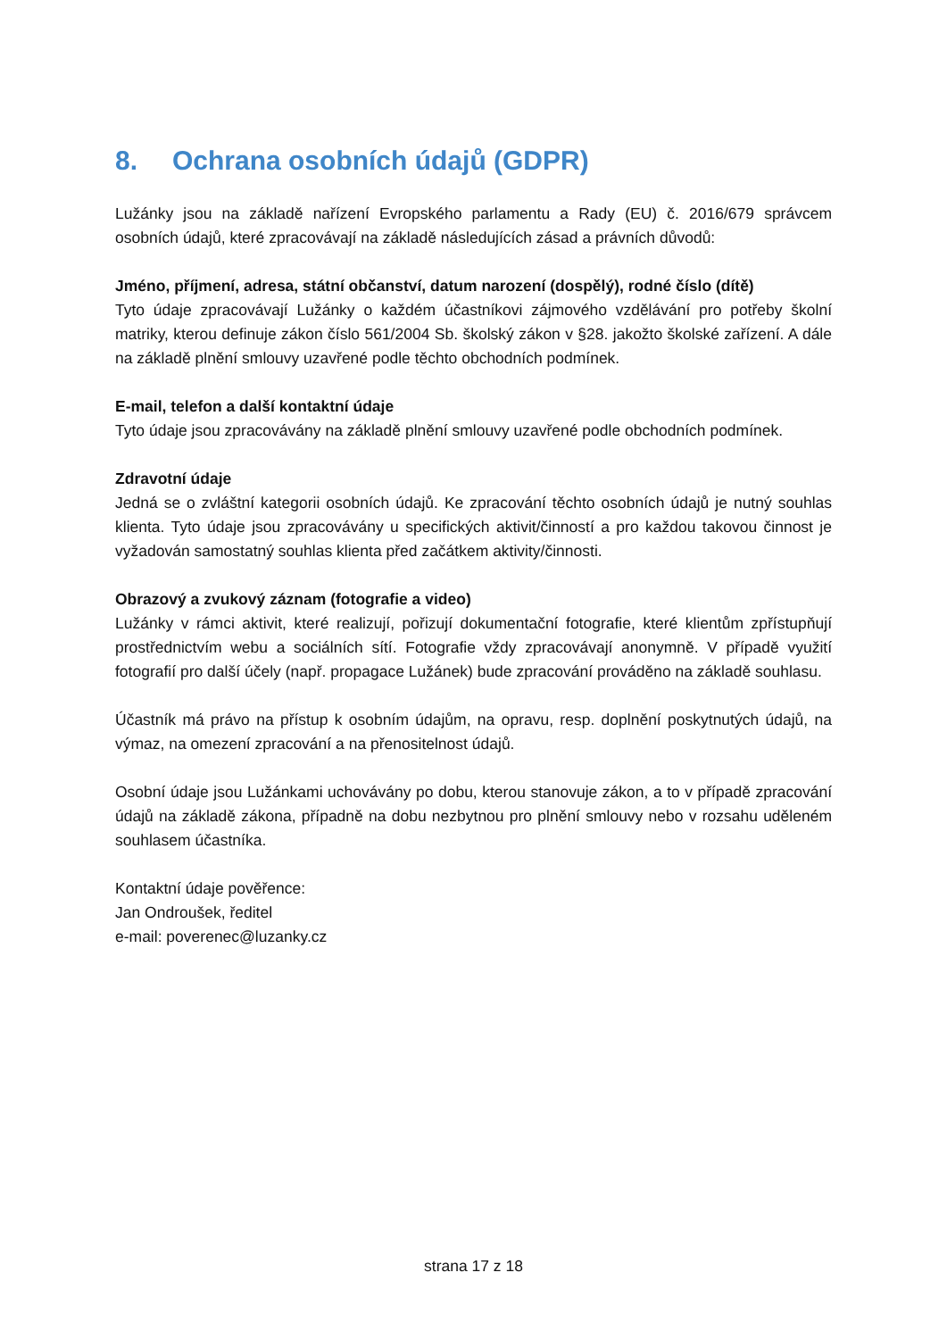8. Ochrana osobních údajů (GDPR)
Lužánky jsou na základě nařízení Evropského parlamentu a Rady (EU) č. 2016/679 správcem osobních údajů, které zpracovávají na základě následujících zásad a právních důvodů:
Jméno, příjmení, adresa, státní občanství, datum narození (dospělý), rodné číslo (dítě)
Tyto údaje zpracovávají Lužánky o každém účastníkovi zájmového vzdělávání pro potřeby školní matriky, kterou definuje zákon číslo 561/2004 Sb. školský zákon v §28. jakožto školské zařízení. A dále na základě plnění smlouvy uzavřené podle těchto obchodních podmínek.
E-mail, telefon a další kontaktní údaje
Tyto údaje jsou zpracovávány na základě plnění smlouvy uzavřené podle obchodních podmínek.
Zdravotní údaje
Jedná se o zvláštní kategorii osobních údajů. Ke zpracování těchto osobních údajů je nutný souhlas klienta. Tyto údaje jsou zpracovávány u specifických aktivit/činností a pro každou takovou činnost je vyžadován samostatný souhlas klienta před začátkem aktivity/činnosti.
Obrazový a zvukový záznam (fotografie a video)
Lužánky v rámci aktivit, které realizují, pořizují dokumentační fotografie, které klientům zpřístupňují prostřednictvím webu a sociálních sítí. Fotografie vždy zpracovávají anonymně. V případě využití fotografií pro další účely (např. propagace Lužánek) bude zpracování prováděno na základě souhlasu.
Účastník má právo na přístup k osobním údajům, na opravu, resp. doplnění poskytnutých údajů, na výmaz, na omezení zpracování a na přenositelnost údajů.
Osobní údaje jsou Lužánkami uchovávány po dobu, kterou stanovuje zákon, a to v případě zpracování údajů na základě zákona, případně na dobu nezbytnou pro plnění smlouvy nebo v rozsahu uděleném souhlasem účastníka.
Kontaktní údaje pověřence:
Jan Ondroušek, ředitel
e-mail: poverenec@luzanky.cz
strana 17 z 18